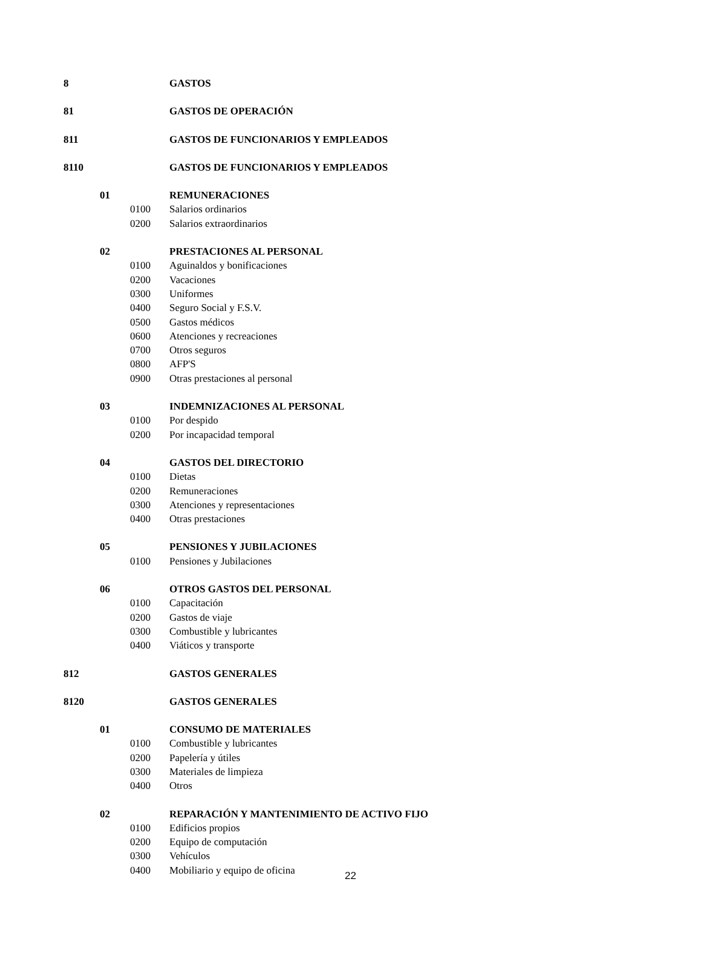| 8 | | | GASTOS |
| 81 | | | GASTOS DE OPERACIÓN |
| 811 | | | GASTOS DE FUNCIONARIOS Y EMPLEADOS |
| 8110 | | | GASTOS DE FUNCIONARIOS Y EMPLEADOS |
| | 01 | | REMUNERACIONES |
| | | 0100 | Salarios ordinarios |
| | | 0200 | Salarios extraordinarios |
| | 02 | | PRESTACIONES AL PERSONAL |
| | | 0100 | Aguinaldos y bonificaciones |
| | | 0200 | Vacaciones |
| | | 0300 | Uniformes |
| | | 0400 | Seguro Social y F.S.V. |
| | | 0500 | Gastos médicos |
| | | 0600 | Atenciones y recreaciones |
| | | 0700 | Otros seguros |
| | | 0800 | AFP'S |
| | | 0900 | Otras prestaciones al personal |
| | 03 | | INDEMNIZACIONES AL PERSONAL |
| | | 0100 | Por despido |
| | | 0200 | Por incapacidad temporal |
| | 04 | | GASTOS DEL DIRECTORIO |
| | | 0100 | Dietas |
| | | 0200 | Remuneraciones |
| | | 0300 | Atenciones y representaciones |
| | | 0400 | Otras prestaciones |
| | 05 | | PENSIONES Y JUBILACIONES |
| | | 0100 | Pensiones y Jubilaciones |
| | 06 | | OTROS GASTOS DEL PERSONAL |
| | | 0100 | Capacitación |
| | | 0200 | Gastos de viaje |
| | | 0300 | Combustible y lubricantes |
| | | 0400 | Viáticos y transporte |
| 812 | | | GASTOS GENERALES |
| 8120 | | | GASTOS GENERALES |
| | 01 | | CONSUMO DE MATERIALES |
| | | 0100 | Combustible y lubricantes |
| | | 0200 | Papelería y útiles |
| | | 0300 | Materiales de limpieza |
| | | 0400 | Otros |
| | 02 | | REPARACIÓN Y MANTENIMIENTO DE ACTIVO FIJO |
| | | 0100 | Edificios propios |
| | | 0200 | Equipo de computación |
| | | 0300 | Vehículos |
| | | 0400 | Mobiliario y equipo de oficina |
22